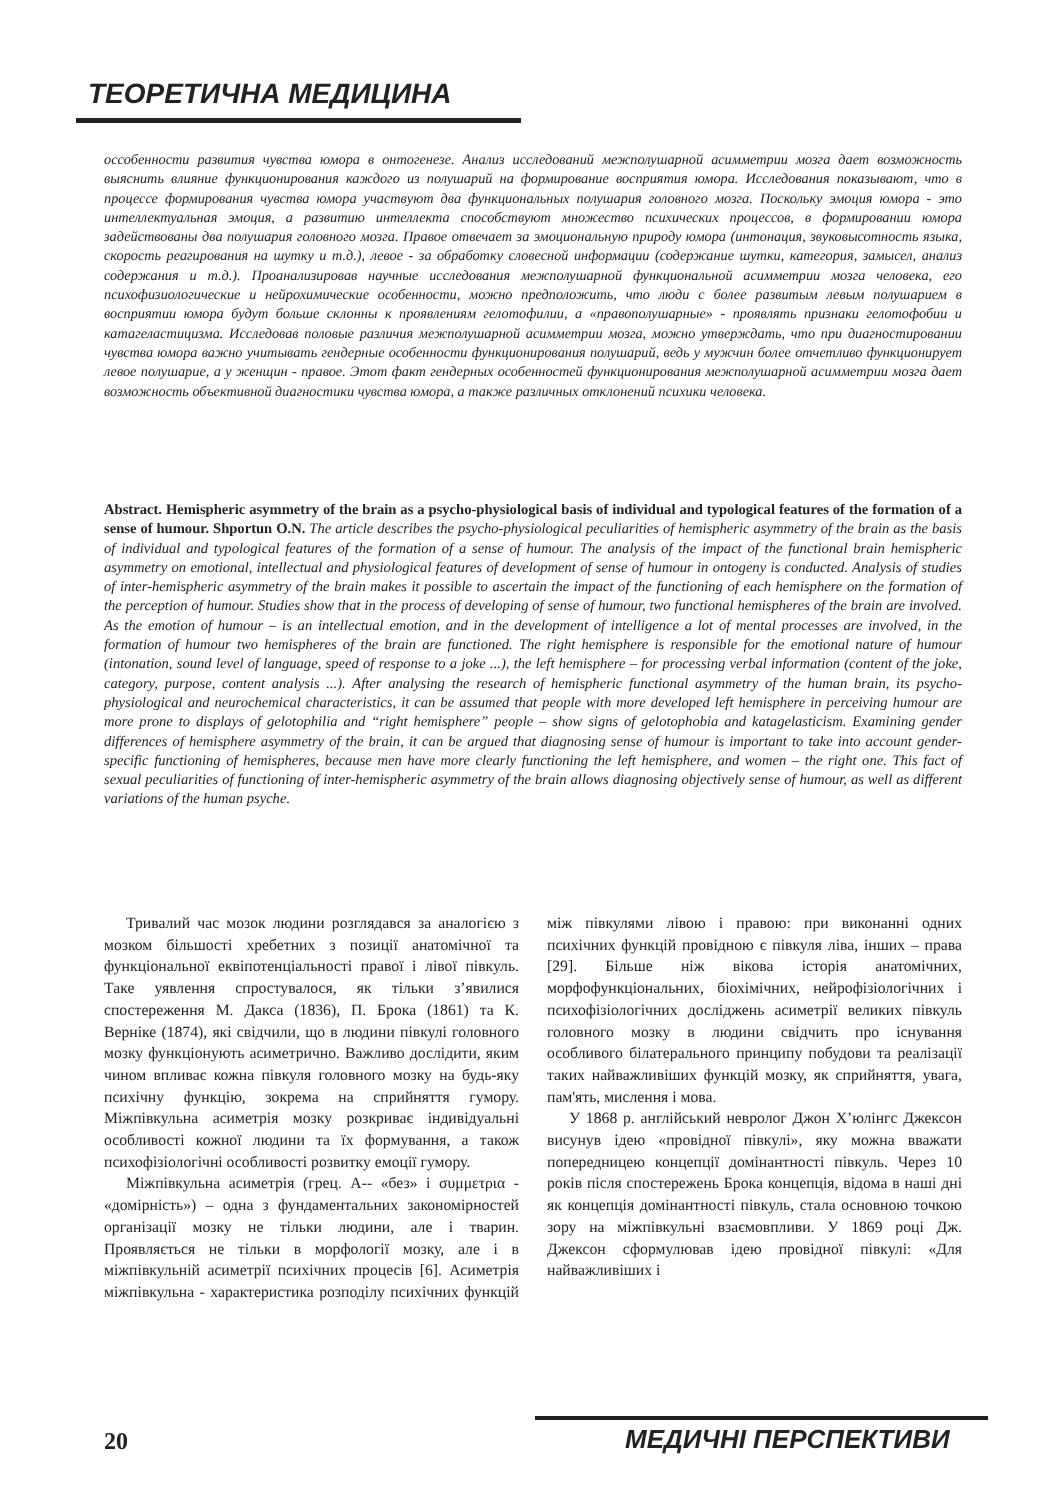ТЕОРЕТИЧНА МЕДИЦИНА
осcобенности развития чувства юмора в онтогенезе. Анализ исследований межполушарной асимметрии мозга дает возможность выяснить влияние функционирования каждого из полушарий на формирование восприятия юмора. Исследования показывают, что в процессе формирования чувства юмора участвуют два функциональных полушария головного мозга. Поскольку эмоция юмора - это интеллектуальная эмоция, а развитию интеллекта способствуют множество психических процессов, в формировании юмора задействованы два полушария головного мозга. Правое отвечает за эмоциональную природу юмора (интонация, звуковысотность языка, скорость реагирования на шутку и т.д.), левое - за обработку словесной информации (содержание шутки, категория, замысел, анализ содержания и т.д.). Проанализировав научные исследования межполушарной функциональной асимметрии мозга человека, его психофизиологические и нейрохимические особенности, можно предположить, что люди с более развитым левым полушарием в восприятии юмора будут больше склонны к проявлениям гелотофилии, а «правополушарные» - проявлять признаки гелотофобии и катагеластицизма. Исследовав половые различия межполушарной асимметрии мозга, можно утверждать, что при диагностировании чувства юмора важно учитывать гендерные особенности функционирования полушарий, ведь у мужчин более отчетливо функционирует левое полушарие, а у женщин - правое. Этот факт гендерных особенностей функционирования межполушарной асимметрии мозга дает возможность объективной диагностики чувства юмора, а также различных отклонений психики человека.
Abstract. Hemispheric asymmetry of the brain as a psycho-physiological basis of individual and typological features of the formation of a sense of humour. Shportun O.N. The article describes the psycho-physiological peculiarities of hemispheric asymmetry of the brain as the basis of individual and typological features of the formation of a sense of humour. The analysis of the impact of the functional brain hemispheric asymmetry on emotional, intellectual and physiological features of development of sense of humour in ontogeny is conducted. Analysis of studies of inter-hemispheric asymmetry of the brain makes it possible to ascertain the impact of the functioning of each hemisphere on the formation of the perception of humour. Studies show that in the process of developing of sense of humour, two functional hemispheres of the brain are involved. As the emotion of humour – is an intellectual emotion, and in the development of intelligence a lot of mental processes are involved, in the formation of humour two hemispheres of the brain are functioned. The right hemisphere is responsible for the emotional nature of humour (intonation, sound level of language, speed of response to a joke ...), the left hemisphere – for processing verbal information (content of the joke, category, purpose, content analysis ...). After analysing the research of hemispheric functional asymmetry of the human brain, its psycho-physiological and neurochemical characteristics, it can be assumed that people with more developed left hemisphere in perceiving humour are more prone to displays of gelotophilia and “right hemisphere” people – show signs of gelotophobia and katagelasticism. Examining gender differences of hemisphere asymmetry of the brain, it can be argued that diagnosing sense of humour is important to take into account gender-specific functioning of hemispheres, because men have more clearly functioning the left hemisphere, and women – the right one. This fact of sexual peculiarities of functioning of inter-hemispheric asymmetry of the brain allows diagnosing objectively sense of humour, as well as different variations of the human psyche.
Тривалий час мозок людини розглядався за аналогією з мозком більшості хребетних з позиції анатомічної та функціональної еквіпотенціальності правої і лівої півкуль. Таке уявлення спростувалося, як тільки з’явилися спостереження М. Дакса (1836), П. Брока (1861) та К. Верніке (1874), які свідчили, що в людини півкулі головного мозку функціонують асиметрично. Важливо дослідити, яким чином впливає кожна півкуля головного мозку на будь-яку психічну функцію, зокрема на сприйняття гумору. Міжпівкульна асиметрія мозку розкриває індивідуальні особливості кожної людини та їх формування, а також психофізіологічні особливості розвитку емоції гумору.
Міжпівкульна асиметрія (грец. А-- «без» і συμμετρια - «домірність») – одна з фундаментальних закономірностей організації мозку не тільки людини, але і тварин. Проявляється не тільки в морфології мозку, але і в міжпівкульній асиметрії психічних процесів [6]. Асиметрія міжпівкульна - характеристика розподілу психічних функцій між півкулями лівою і правою: при виконанні одних психічних функцій провідною є півкуля ліва, інших – права [29]. Більше ніж вікова історія анатомічних, морфофункціональних, біохімічних, нейрофізіологічних і психофізіологічних досліджень асиметрії великих півкуль головного мозку в людини свідчить про існування особливого білатерального принципу побудови та реалізації таких найважливіших функцій мозку, як сприйняття, увага, пам'ять, мислення і мова.
У 1868 р. англійський невролог Джон Х’юлінгс Джексон висунув ідею «провідної півкулі», яку можна вважати попередницею концепції домінантності півкуль. Через 10 років після спостережень Брока концепція, відома в наші дні як концепція домінантності півкуль, стала основною точкою зору на міжпівкульні взаємовпливи. У 1869 році Дж. Джексон сформулював ідею провідної півкулі: «Для найважливіших і
20 МЕДИЧНІ ПЕРСПЕКТИВИ